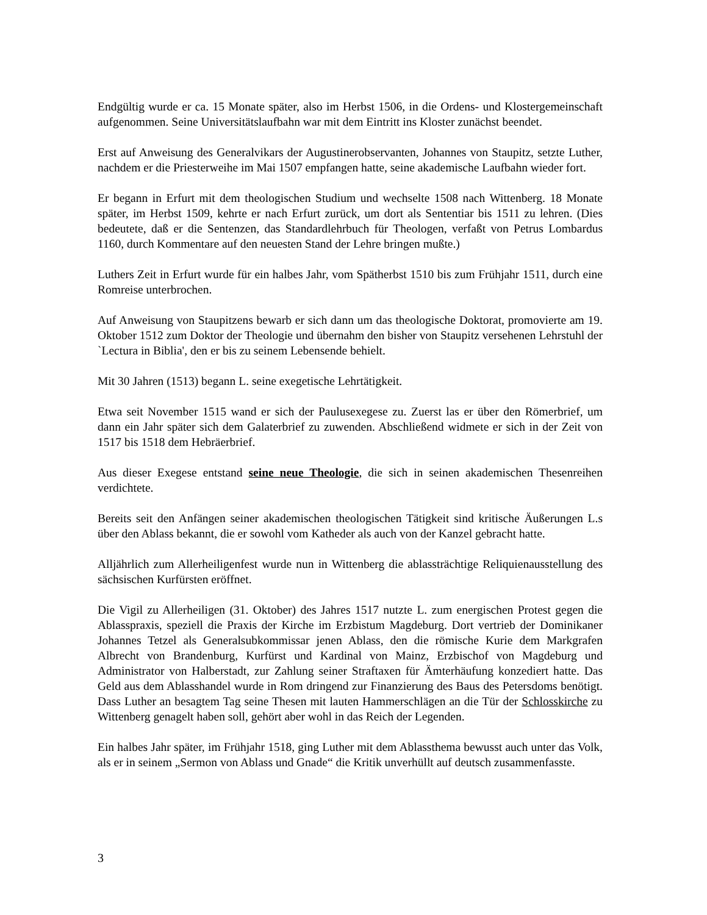Endgültig wurde er ca. 15 Monate später, also im Herbst 1506, in die Ordens- und Klostergemeinschaft aufgenommen. Seine Universitätslaufbahn war mit dem Eintritt ins Kloster zunächst beendet.
Erst auf Anweisung des Generalvikars der Augustinerobservanten, Johannes von Staupitz, setzte Luther, nachdem er die Priesterweihe im Mai 1507 empfangen hatte, seine akademische Laufbahn wieder fort.
Er begann in Erfurt mit dem theologischen Studium und wechselte 1508 nach Wittenberg. 18 Monate später, im Herbst 1509, kehrte er nach Erfurt zurück, um dort als Sententiar bis 1511 zu lehren. (Dies bedeutete, daß er die Sentenzen, das Standardlehrbuch für Theologen, verfaßt von Petrus Lombardus 1160, durch Kommentare auf den neuesten Stand der Lehre bringen mußte.)
Luthers Zeit in Erfurt wurde für ein halbes Jahr, vom Spätherbst 1510 bis zum Frühjahr 1511, durch eine Romreise unterbrochen.
Auf Anweisung von Staupitzens bewarb er sich dann um das theologische Doktorat, promovierte am 19. Oktober 1512 zum Doktor der Theologie und übernahm den bisher von Staupitz versehenen Lehrstuhl der `Lectura in Biblia', den er bis zu seinem Lebensende behielt.
Mit 30 Jahren (1513) begann L. seine exegetische Lehrtätigkeit.
Etwa seit November 1515 wand er sich der Paulusexegese zu. Zuerst las er über den Römerbrief, um dann ein Jahr später sich dem Galaterbrief zu zuwenden. Abschließend widmete er sich in der Zeit von 1517 bis 1518 dem Hebräerbrief.
Aus dieser Exegese entstand seine neue Theologie, die sich in seinen akademischen Thesenreihen verdichtete.
Bereits seit den Anfängen seiner akademischen theologischen Tätigkeit sind kritische Äußerungen L.s über den Ablass bekannt, die er sowohl vom Katheder als auch von der Kanzel gebracht hatte.
Alljährlich zum Allerheiligenfest wurde nun in Wittenberg die ablassträchtige Reliquienausstellung des sächsischen Kurfürsten eröffnet.
Die Vigil zu Allerheiligen (31. Oktober) des Jahres 1517 nutzte L. zum energischen Protest gegen die Ablasspraxis, speziell die Praxis der Kirche im Erzbistum Magdeburg. Dort vertrieb der Dominikaner Johannes Tetzel als Generalsubkommissar jenen Ablass, den die römische Kurie dem Markgrafen Albrecht von Brandenburg, Kurfürst und Kardinal von Mainz, Erzbischof von Magdeburg und Administrator von Halberstadt, zur Zahlung seiner Straftaxen für Ämterhäufung konzediert hatte. Das Geld aus dem Ablasshandel wurde in Rom dringend zur Finanzierung des Baus des Petersdoms benötigt. Dass Luther an besagtem Tag seine Thesen mit lauten Hammerschlägen an die Tür der Schlosskirche zu Wittenberg genagelt haben soll, gehört aber wohl in das Reich der Legenden.
Ein halbes Jahr später, im Frühjahr 1518, ging Luther mit dem Ablassthema bewusst auch unter das Volk, als er in seinem „Sermon von Ablass und Gnade“ die Kritik unverhüllt auf deutsch zusammenfasste.
3